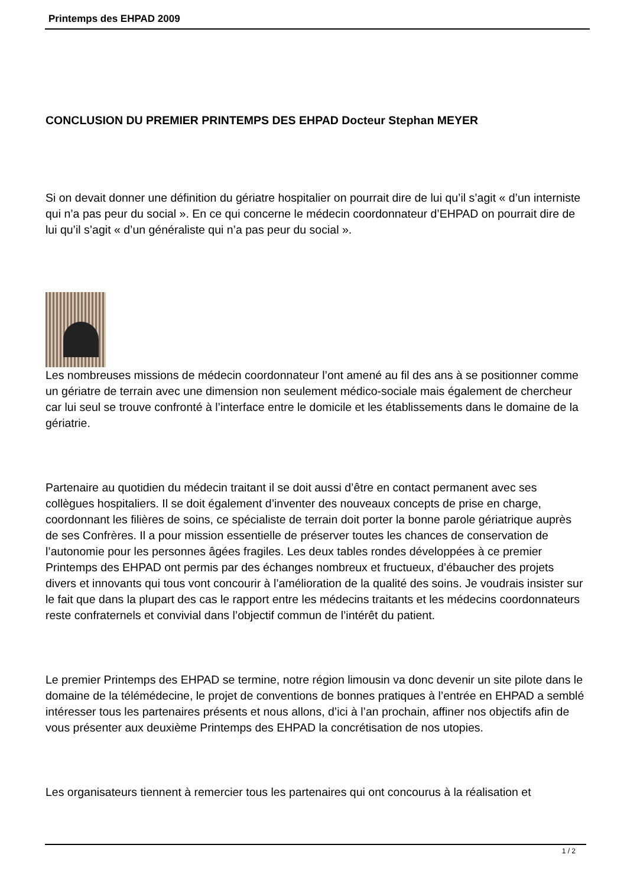Printemps des EHPAD 2009
CONCLUSION DU PREMIER PRINTEMPS DES EHPAD Docteur Stephan MEYER
Si on devait donner une définition du gériatre hospitalier on pourrait dire de lui qu’il s’agit « d’un interniste qui n’a pas peur du social ». En ce qui concerne le médecin coordonnateur d’EHPAD on pourrait dire de lui qu’il s’agit « d’un généraliste qui n’a pas peur du social ».
Les nombreuses missions de médecin coordonnateur l’ont amené au fil des ans à se positionner comme un gériatre de terrain avec une dimension non seulement médico-sociale mais également de chercheur car lui seul se trouve confronté à l’interface entre le domicile et les établissements dans le domaine de la gériatrie.
Partenaire au quotidien du médecin traitant il se doit aussi d’être en contact permanent avec ses collègues hospitaliers. Il se doit également d’inventer des nouveaux concepts de prise en charge, coordonnant les filières de soins, ce spécialiste de terrain doit porter la bonne parole gériatrique auprès de ses Confrères. Il a pour mission essentielle de préserver toutes les chances de conservation de l’autonomie pour les personnes âgées fragiles. Les deux tables rondes développées à ce premier Printemps des EHPAD ont permis par des échanges nombreux et fructueux, d’ébaucher des projets divers et innovants qui tous vont concourir à l’amélioration de la qualité des soins. Je voudrais insister sur le fait que dans la plupart des cas le rapport entre les médecins traitants et les médecins coordonnateurs reste confraternels et convivial dans l’objectif commun de l’intérêt du patient.
Le premier Printemps des EHPAD se termine, notre région limousin va donc devenir un site pilote dans le domaine de la télémédecine, le projet de conventions de bonnes pratiques à l’entrée en EHPAD a semblé intéresser tous les partenaires présents et nous allons, d’ici à l’an prochain, affiner nos objectifs afin de vous présenter aux deuxième Printemps des EHPAD la concrétisation de nos utopies.
Les organisateurs tiennent à remercier tous les partenaires qui ont concourus à la réalisation et
1 / 2